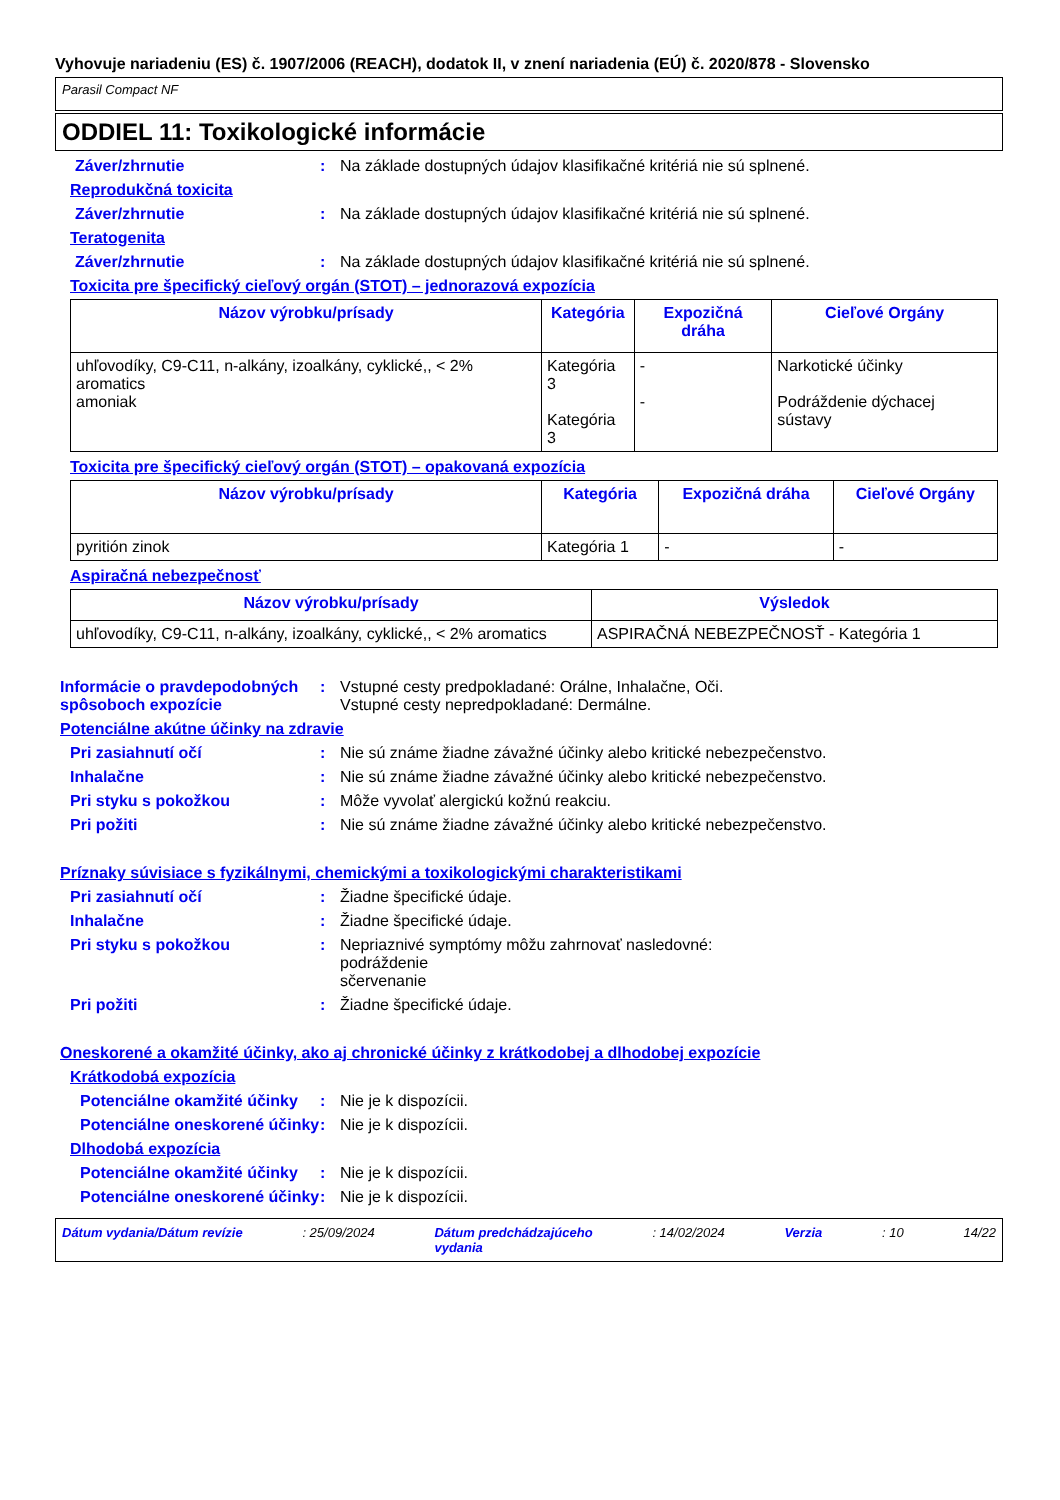Vyhovuje nariadeniu (ES) č. 1907/2006 (REACH), dodatok II, v znení nariadenia (EÚ) č. 2020/878 - Slovensko
Parasil Compact NF
ODDIEL 11: Toxikologické informácie
Záver/zhrnutie : Na základe dostupných údajov klasifikačné kritériá nie sú splnené.
Reprodukčná toxicita
Záver/zhrnutie : Na základe dostupných údajov klasifikačné kritériá nie sú splnené.
Teratogenita
Záver/zhrnutie : Na základe dostupných údajov klasifikačné kritériá nie sú splnené.
Toxicita pre špecifický cieľový orgán (STOT) – jednorazová expozícia
| Názov výrobku/prísady | Kategória | Expozičná dráha | Cieľové Orgány |
| --- | --- | --- | --- |
| uhľovodíky, C9-C11, n-alkány, izoalkány, cyklické,, < 2% aromatics amoniak | Kategória 3 Kategória 3 | - - | Narkotické účinky Podráždenie dýchacej sústavy |
Toxicita pre špecifický cieľový orgán (STOT) – opakovaná expozícia
| Názov výrobku/prísady | Kategória | Expozičná dráha | Cieľové Orgány |
| --- | --- | --- | --- |
| pyritión zinok | Kategória 1 | - | - |
Aspiračná nebezpečnosť
| Názov výrobku/prísady | Výsledok |
| --- | --- |
| uhľovodíky, C9-C11, n-alkány, izoalkány, cyklické,, < 2% aromatics | ASPIRAČNÁ NEBEZPEČNOSŤ - Kategória 1 |
Informácie o pravdepodobných spôsoboch expozície
: Vstupné cesty predpokladané: Orálne, Inhalačne, Oči.
Vstupné cesty nepredpokladané: Dermálne.
Potenciálne akútne účinky na zdravie
Pri zasiahnutí očí : Nie sú známe žiadne závažné účinky alebo kritické nebezpečenstvo.
Inhalačne : Nie sú známe žiadne závažné účinky alebo kritické nebezpečenstvo.
Pri styku s pokožkou : Môže vyvolať alergickú kožnú reakciu.
Pri požiti : Nie sú známe žiadne závažné účinky alebo kritické nebezpečenstvo.
Príznaky súvisiace s fyzikálnymi, chemickými a toxikologickými charakteristikami
Pri zasiahnutí očí : Žiadne špecifické údaje.
Inhalačne : Žiadne špecifické údaje.
Pri styku s pokožkou : Nepriaznivé symptómy môžu zahrnovať nasledovné:
podráždenie
sčervenanie
Pri požiti : Žiadne špecifické údaje.
Oneskorené a okamžité účinky, ako aj chronické účinky z krátkodobej a dlhodobej expozície
Krátkodobá expozícia
Potenciálne okamžité účinky
: Nie je k dispozícii.
Potenciálne oneskorené účinky
: Nie je k dispozícii.
Dlhodobá expozícia
Potenciálne okamžité účinky
: Nie je k dispozícii.
Potenciálne oneskorené účinky
: Nie je k dispozícii.
Dátum vydania/Dátum revízie : 25/09/2024 Dátum predchádzajúceho
vydania : 14/02/2024 Verzia : 10 14/22